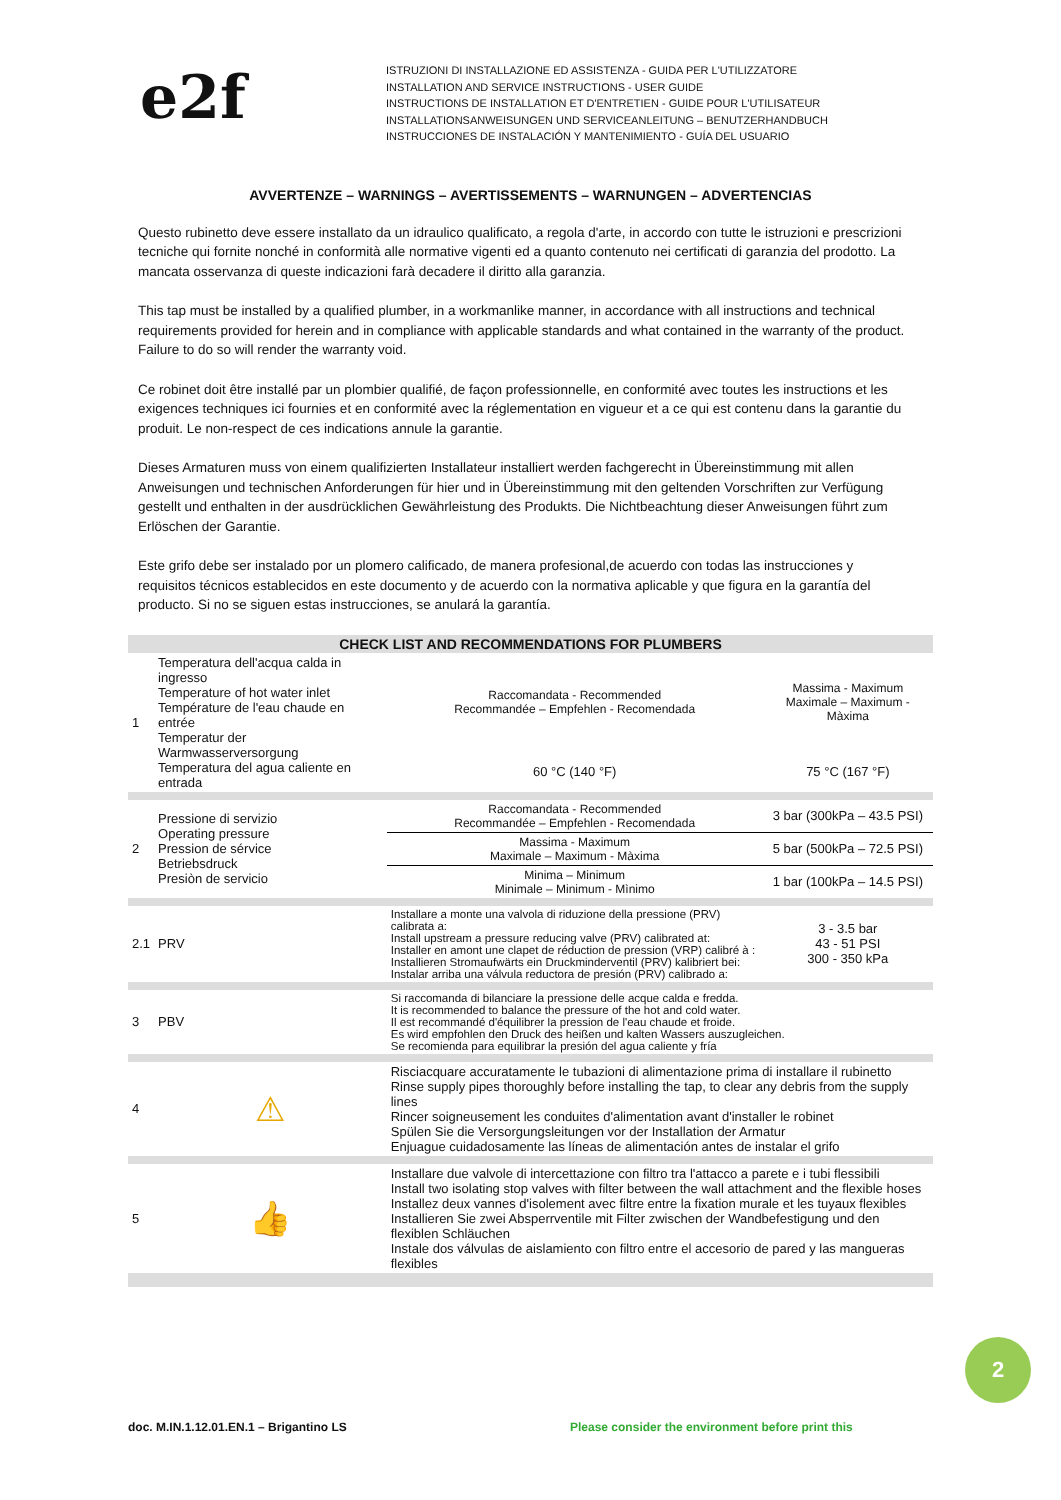e2f
ISTRUZIONI DI INSTALLAZIONE ED ASSISTENZA - GUIDA PER L'UTILIZZATORE
INSTALLATION AND SERVICE INSTRUCTIONS - USER GUIDE
INSTRUCTIONS DE INSTALLATION ET D'ENTRETIEN - GUIDE POUR L'UTILISATEUR
INSTALLATIONSANWEISUNGEN UND SERVICEANLEITUNG – BENUTZERHANDBUCH
INSTRUCCIONES DE INSTALACIÓN Y MANTENIMIENTO - GUÍA DEL USUARIO
AVVERTENZE – WARNINGS – AVERTISSEMENTS – WARNUNGEN – ADVERTENCIAS
Questo rubinetto deve essere installato da un idraulico qualificato, a regola d'arte, in accordo con tutte le istruzioni e prescrizioni tecniche qui fornite nonché in conformità alle normative vigenti ed a quanto contenuto nei certificati di garanzia del prodotto. La mancata osservanza di queste indicazioni farà decadere il diritto alla garanzia.
This tap must be installed by a qualified plumber, in a workmanlike manner, in accordance with all instructions and technical requirements provided for herein and in compliance with applicable standards and what contained in the warranty of the product. Failure to do so will render the warranty void.
Ce robinet doit être installé par un plombier qualifié, de façon professionnelle, en conformité avec toutes les instructions et les exigences techniques ici fournies et en conformité avec la réglementation en vigueur et a ce qui est contenu dans la garantie du produit. Le non-respect de ces indications annule la garantie.
Dieses Armaturen muss von einem qualifizierten Installateur installiert werden fachgerecht in Übereinstimmung mit allen Anweisungen und technischen Anforderungen für hier und in Übereinstimmung mit den geltenden Vorschriften zur Verfügung gestellt und enthalten in der ausdrücklichen Gewährleistung des Produkts. Die Nichtbeachtung dieser Anweisungen führt zum Erlöschen der Garantie.
Este grifo debe ser instalado por un plomero calificado, de manera profesional,de acuerdo con todas las instrucciones y requisitos técnicos establecidos en este documento y de acuerdo con la normativa aplicable y que figura en la garantía del producto. Si no se siguen estas instrucciones, se anulará la garantía.
| CHECK LIST AND RECOMMENDATIONS FOR PLUMBERS | | | | |
| --- | --- | --- | --- | --- |
| 1 | Temperatura dell'acqua calda in ingresso Temperature of hot water inlet Température de l'eau chaude en entrée Temperatur der Warmwasserversorgung Temperatura del agua caliente en entrada | | Raccomandata - Recommended Recommandée – Empfehlen - Recomendada | Massima - Maximum Maximale – Maximum - Màxima |
| | | | 60 °C (140 °F) | 75 °C (167 °F) |
| 2 | Pressione di servizio Operating pressure Pression de sérvice Betriebsdruck Presiòn de servicio | | Raccomandata - Recommended Recommandée – Empfehlen - Recomendada | 3 bar (300kPa – 43.5 PSI) |
| | | | Massima - Maximum Maximale – Maximum - Màxima | 5 bar (500kPa – 72.5 PSI) |
| | | | Minima – Minimum Minimale – Minimum - Mìnimo | 1 bar (100kPa – 14.5 PSI) |
| 2.1 | PRV | Installare a monte una valvola di riduzione della pressione (PRV) calibrata a: Install upstream a pressure reducing valve (PRV) calibrated at: Installer en amont une clapet de réduction de pression (VRP) calibré à : Installieren Stromaufwärts ein Druckminderventil (PRV) kalibriert bei: Instalar arriba una válvula reductora de presión (PRV) calibrado a: | | 3 - 3.5 bar 43 - 51 PSI 300 - 350 kPa |
| 3 | PBV | Si raccomanda di bilanciare la pressione delle acque calda e fredda. It is recommended to balance the pressure of the hot and cold water. Il est recommandé d'équilibrer la pression de l'eau chaude et froide. Es wird empfohlen den Druck des heißen und kalten Wassers auszugleichen. Se recomienda para equilibrar la presión del agua caliente y fría | | |
| 4 | ⚠ | Risciacquare accuratamente le tubazioni di alimentazione prima di installare il rubinetto Rinse supply pipes thoroughly before installing the tap, to clear any debris from the supply lines Rincer soigneusement les conduites d'alimentation avant d'installer le robinet Spülen Sie die Versorgungsleitungen vor der Installation der Armatur Enjuague cuidadosamente las líneas de alimentación antes de instalar el grifo | | |
| 5 | 👍 | Installare due valvole di intercettazione con filtro tra l'attacco a parete e i tubi flessibili Install two isolating stop valves with filter between the wall attachment and the flexible hoses Installez deux vannes d'isolement avec filtre entre la fixation murale et les tuyaux flexibles Installieren Sie zwei Absperrventile mit Filter zwischen der Wandbefestigung und den flexiblen Schläuchen Instale dos válvulas de aislamiento con filtro entre el accesorio de pared y las mangueras flexibles | | |
2
doc. M.IN.1.12.01.EN.1 – Brigantino LS
Please consider the environment before print this